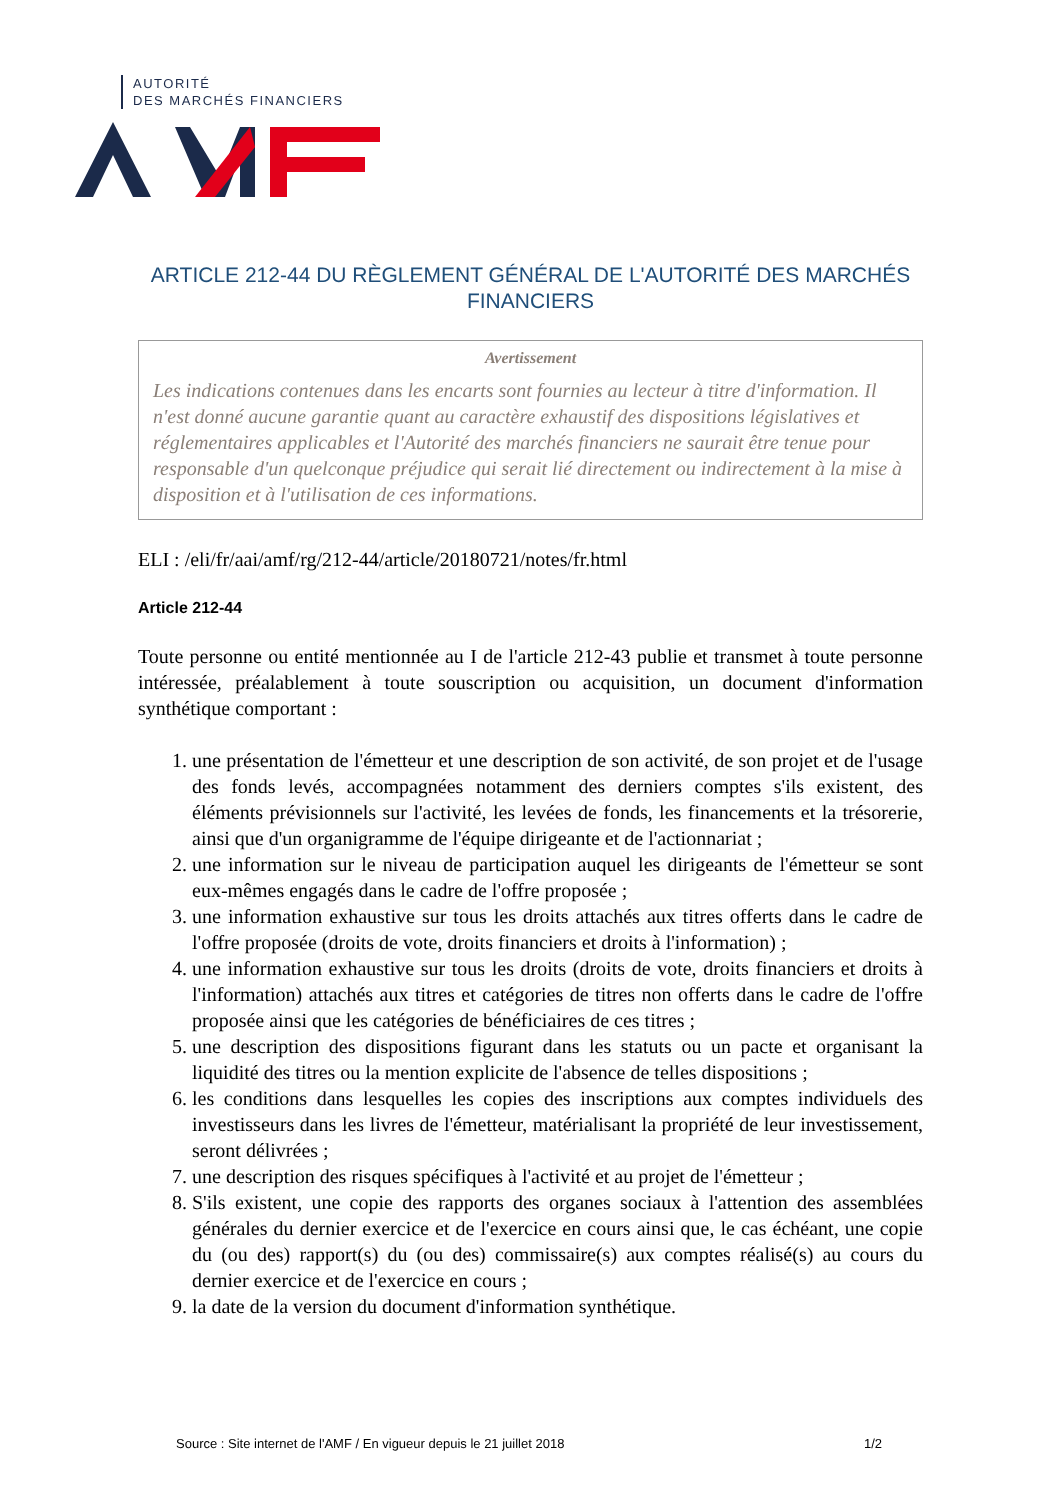AUTORITÉ
DES MARCHÉS FINANCIERS
ARTICLE 212-44 DU RÈGLEMENT GÉNÉRAL DE L'AUTORITÉ DES MARCHÉS FINANCIERS
Avertissement
Les indications contenues dans les encarts sont fournies au lecteur à titre d'information. Il n'est donné aucune garantie quant au caractère exhaustif des dispositions législatives et réglementaires applicables et l'Autorité des marchés financiers ne saurait être tenue pour responsable d'un quelconque préjudice qui serait lié directement ou indirectement à la mise à disposition et à l'utilisation de ces informations.
ELI : /eli/fr/aai/amf/rg/212-44/article/20180721/notes/fr.html
Article 212-44
Toute personne ou entité mentionnée au I de l'article 212-43 publie et transmet à toute personne intéressée, préalablement à toute souscription ou acquisition, un document d'information synthétique comportant :
1. une présentation de l'émetteur et une description de son activité, de son projet et de l'usage des fonds levés, accompagnées notamment des derniers comptes s'ils existent, des éléments prévisionnels sur l'activité, les levées de fonds, les financements et la trésorerie, ainsi que d'un organigramme de l'équipe dirigeante et de l'actionnariat ;
2. une information sur le niveau de participation auquel les dirigeants de l'émetteur se sont eux-mêmes engagés dans le cadre de l'offre proposée ;
3. une information exhaustive sur tous les droits attachés aux titres offerts dans le cadre de l'offre proposée (droits de vote, droits financiers et droits à l'information) ;
4. une information exhaustive sur tous les droits (droits de vote, droits financiers et droits à l'information) attachés aux titres et catégories de titres non offerts dans le cadre de l'offre proposée ainsi que les catégories de bénéficiaires de ces titres ;
5. une description des dispositions figurant dans les statuts ou un pacte et organisant la liquidité des titres ou la mention explicite de l'absence de telles dispositions ;
6. les conditions dans lesquelles les copies des inscriptions aux comptes individuels des investisseurs dans les livres de l'émetteur, matérialisant la propriété de leur investissement, seront délivrées ;
7. une description des risques spécifiques à l'activité et au projet de l'émetteur ;
8. S'ils existent, une copie des rapports des organes sociaux à l'attention des assemblées générales du dernier exercice et de l'exercice en cours ainsi que, le cas échéant, une copie du (ou des) rapport(s) du (ou des) commissaire(s) aux comptes réalisé(s) au cours du dernier exercice et de l'exercice en cours ;
9. la date de la version du document d'information synthétique.
Source : Site internet de l'AMF / En vigueur depuis le 21 juillet 2018 1/2